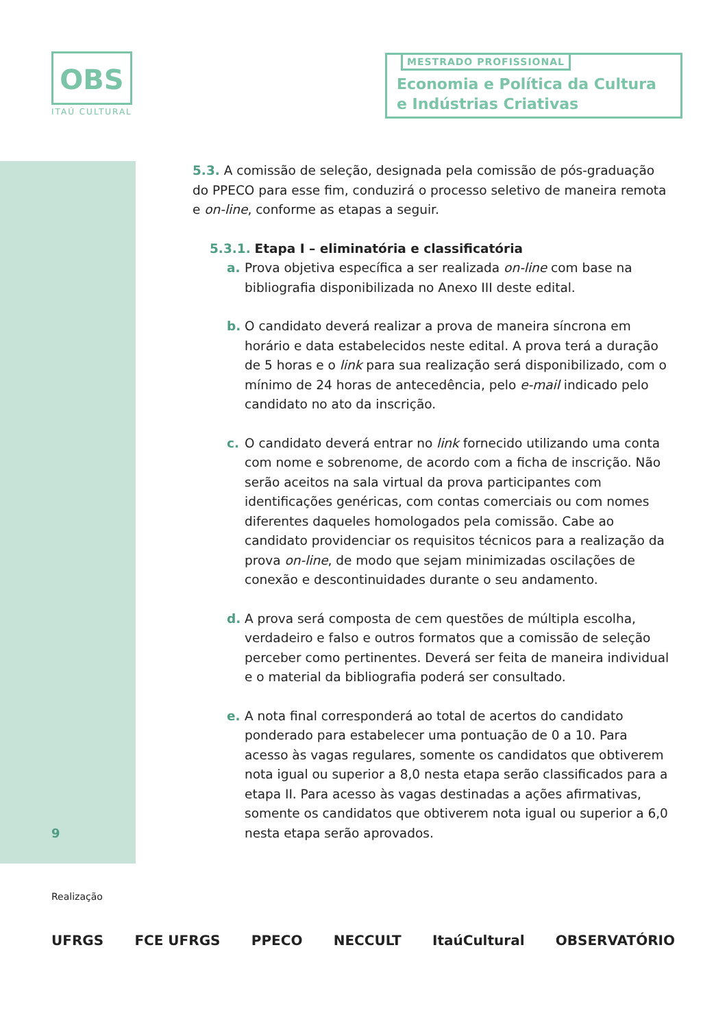OBS
ITAÚ CULTURAL
MESTRADO PROFISSIONAL
Economia e Política da Cultura
e Indústrias Criativas
5.3. A comissão de seleção, designada pela comissão de pós-graduação do PPECO para esse fim, conduzirá o processo seletivo de maneira remota e on-line, conforme as etapas a seguir.
5.3.1. Etapa I – eliminatória e classificatória
a. Prova objetiva específica a ser realizada on-line com base na bibliografia disponibilizada no Anexo III deste edital.
b. O candidato deverá realizar a prova de maneira síncrona em horário e data estabelecidos neste edital. A prova terá a duração de 5 horas e o link para sua realização será disponibilizado, com o mínimo de 24 horas de antecedência, pelo e-mail indicado pelo candidato no ato da inscrição.
c. O candidato deverá entrar no link fornecido utilizando uma conta com nome e sobrenome, de acordo com a ficha de inscrição. Não serão aceitos na sala virtual da prova participantes com identificações genéricas, com contas comerciais ou com nomes diferentes daqueles homologados pela comissão. Cabe ao candidato providenciar os requisitos técnicos para a realização da prova on-line, de modo que sejam minimizadas oscilações de conexão e descontinuidades durante o seu andamento.
d. A prova será composta de cem questões de múltipla escolha, verdadeiro e falso e outros formatos que a comissão de seleção perceber como pertinentes. Deverá ser feita de maneira individual e o material da bibliografia poderá ser consultado.
e. A nota final corresponderá ao total de acertos do candidato ponderado para estabelecer uma pontuação de 0 a 10. Para acesso às vagas regulares, somente os candidatos que obtiverem nota igual ou superior a 8,0 nesta etapa serão classificados para a etapa II. Para acesso às vagas destinadas a ações afirmativas, somente os candidatos que obtiverem nota igual ou superior a 6,0 nesta etapa serão aprovados.
9
Realização
UFRGS FCE UFRGS PPECO NECCULT ItaúCultural OBSERVATÓRIO